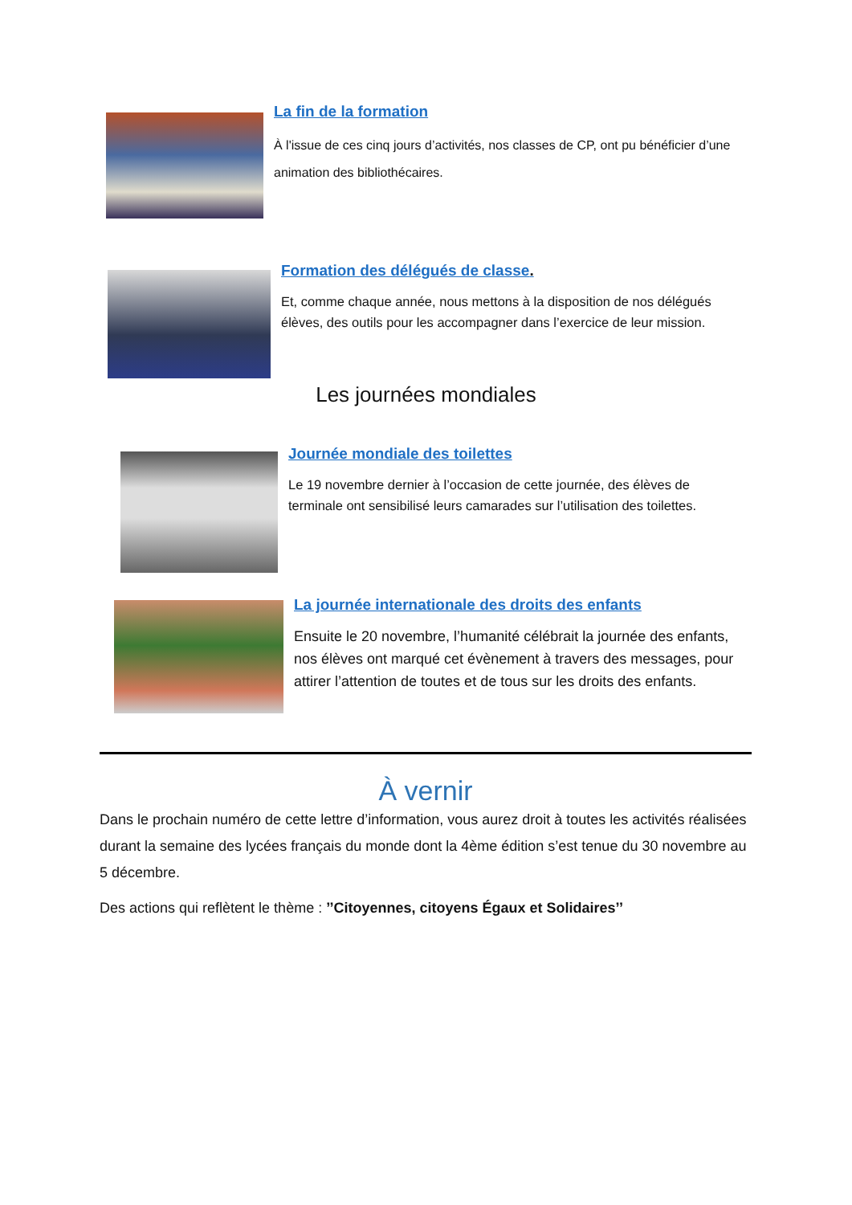La fin de la formation
À l'issue de ces cinq jours d’activités, nos classes de CP, ont pu bénéficier d’une animation des bibliothécaires.
Formation des délégués de classe.
Et, comme chaque année, nous mettons à la disposition de nos délégués élèves, des outils pour les accompagner dans l’exercice de leur mission.
Les journées mondiales
Journée mondiale des toilettes
Le 19 novembre dernier à l’occasion de cette journée, des élèves de terminale ont sensibilisé leurs camarades sur l’utilisation des toilettes.
La journée internationale des droits des enfants
Ensuite le 20 novembre, l’humanité célébrait la journée des enfants, nos élèves ont marqué cet évènement à travers des messages, pour attirer l’attention de toutes et de tous sur les droits des enfants.
À vernir
Dans le prochain numéro de cette lettre d’information, vous aurez droit à toutes les activités réalisées durant la semaine des lycées français du monde dont la 4ème édition s’est tenue du 30 novembre au 5 décembre.
Des actions qui reflètent le thème : ’’Citoyennes, citoyens Égaux et Solidaires’’